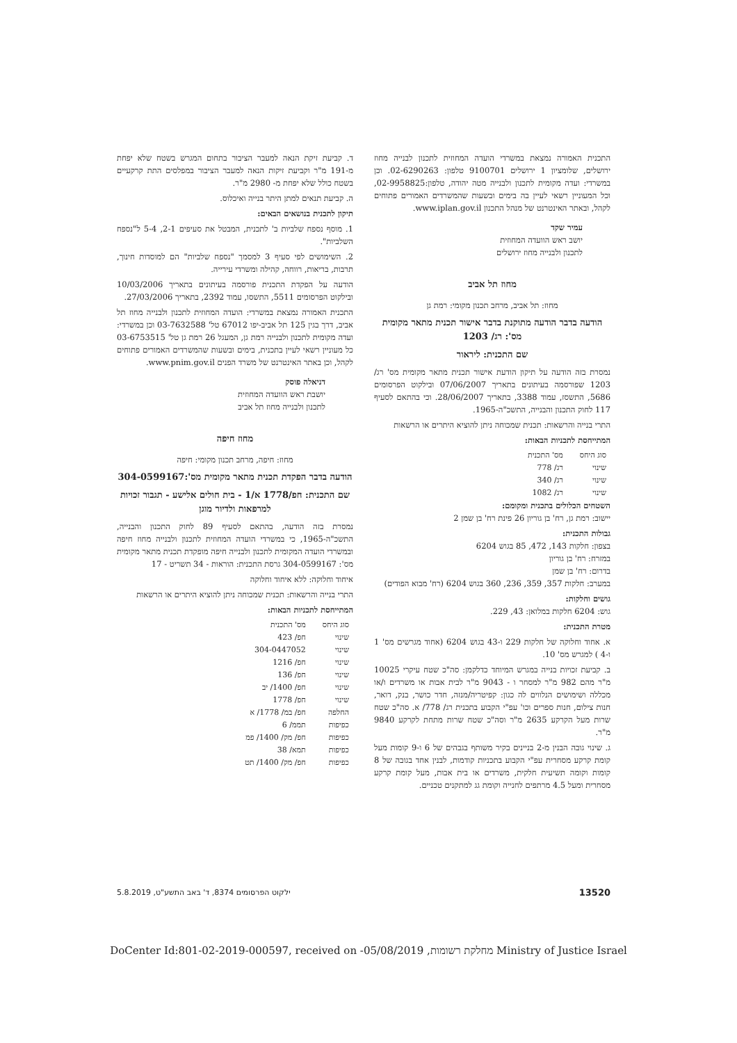התכנית האמורה נמצאת במשרדי הועדה המחוזית לתכנון לבנייה מחוז ירושלים, שלומציון 1 ירושלים 9100701 טלפון: 02-6290263. וכן במשרדי: ועדה מקומית לתכנון ולבנייה מטה יהודה, טלפון:02-9958825, וכל המעוניין רשאי לעיין בה בימים ובשעות שהמשרדים האמורים פתוחים לקהל, ובאתר האינטרנט של מנהל התכנון www.iplan.gov.il.
עמיר שקד
יושב ראש הוועדה המחוזית
לתכנון ולבנייה מחוז ירושלים
מחוז תל אביב
מחוז: תל אביב, מרחב תכנון מקומי: רמת גן
הודעה בדבר הודעה מתוקנת בדבר אישור תכנית מתאר מקומית מס': רג/ 1203
שם התכנית: ליראור
נמסרת בזה הודעה על תיקון הודעת אישור תכנית מתאר מקומית מס' רג/ 1203 שפורסמה בעיתונים בתאריך 07/06/2007 ובילקוט הפרסומים 5686, התשסז, עמוד 3388, בתאריך 28/06/2007. וכי בהתאם לסעיף 117 לחוק התכנון והבנייה, התשכ"ה-1965.
התרי בנייה והרשאות: תכנית שמכוחה ניתן להוציא היתרים או הרשאות
המתייחסת לתכניות הבאות:
| סוג היחס | מס' התכנית |
| שינוי | רג/ 778 |
| שינוי | רג/ 340 |
| שינוי | רג/ 1082 |
השטחים הכלולים בתכנית ומקומם:
יישוב: רמת גן, רח' בן גוריון 26 פינת רח' בן שמן 2
גבולות התכנית:
בצפון: חלקות 143, 472, 85 בגוש 6204
במזרח: רח' בן גוריון
בדרום: רח' בן שמן
במערב: חלקות 357, 359, 236, 360 בגוש 6204 (רח' מבוא הפודים)
גושים וחלקות:
גוש: 6204 חלקות במלואן: 43, 229.
מטרת התכנית:
א. אחוד וחלוקה של חלקות 229 ו-43 בגוש 6204 (אחוד מגרשים מס' 1 ו-4 ) למגרש מס' 10.
ב. קביעת זכויות בנייה במגרש המיוחד כדלקמן: סה"כ שטח עיקרי 10025 מ"ר מהם 982 מ"ר למסחר ו - 9043 מ"ר לבית אבות או משרדים ו/או מכללה ושימושים הנלווים לה כגון: קפיטריה/מנזה, חדר כושר, בנק, דואר, חנות צילום, חנות ספרים וכו' עפ"י הקבוע בתכנית רג/ 778/ א. סה"כ שטח שרות מעל הקרקע 2635 מ"ר וסה"כ שטח שרות מתחת לקרקע 9840 מ"ר.
ג. שינוי גובה הבנין מ-2 בניינים בקיר משותף בגבהים של 6 ו-9 קומות מעל קומת קרקע מסחרית עפ"י הקבוע בתכניות קודמות, לבנין אחד בגובה של 8 קומות וקומה תשיעית חלקית, משרדים או בית אבות, מעל קומת קרקע מסחרית ומעל 4.5 מרתפים לחנייה וקומת גג למתקנים טכניים.
ד. קביעת זיקת הנאה למעבר הציבור בתחום המגרש בשטח שלא יפחת מ-191 מ"ר וקביעת זיקות הנאה למעבר הציבור במפלסים התת קרקעיים בשטח כולל שלא יפחת מ- 2980 מ"ר.
ה. קביעת תנאים למתן היתר בנייה ואיכלוס.
תיקון לתכנית בנושאים הבאים:
1. מוסף נספח שלביות ב' לתכנית, המבטל את סעיפים 2-1, 5-4 ל"נספח השלביות".
2. השימושים לפי סעיף 3 למסמך "נספח שלביות" הם למוסדות חינוך, תרבות, בריאות, רווחה, קהילה ומשרדי עירייה.
הודעה על הפקדת התכנית פורסמה בעיתונים בתאריך 10/03/2006 ובילקוט הפרסומים 5511, התשסו, עמוד 2392, בתאריך 27/03/2006.
התכנית האמורה נמצאת במשרדי: הועדה המחוזית לתכנון ולבנייה מחוז תל אביב, דרך בגין 125 תל אביב-יפו 67012 טל' 03-7632588 וכן במשרדי: ועדה מקומית לתכנון ולבנייה רמת גן, המעגל 26 רמת גן טל' 03-6753515 כל מעוניין רשאי לעיין בתכנית, בימים ובשעות שהמשרדים האמורים פתוחים לקהל, וכן באתר האינטרנט של משרד הפנים www.pnim.gov.il.
דניאלה פוסק
יושבת ראש הוועדה המחוזית
לתכנון ולבנייה מחוז תל אביב
מחוז חיפה
מחוז: חיפה, מרחב תכנון מקומי: חיפה
הודעה בדבר הפקדת תכנית מתאר מקומית מס':304-0599167
שם התכנית: חפ/1778 א/1 - בית חולים אלישע - תגבור זכויות למרפאות ולדיור מוגן
נמסרת בזה הודעה, בהתאם לסעיף 89 לחוק התכנון והבנייה, התשכ"ה-1965, כי במשרדי הועדה המחוזית לתכנון ולבנייה מחוז חיפה ובמשרדי הועדה המקומית לתכנון ולבנייה חיפה מופקדת תכנית מתאר מקומית מס': 304-0599167 גרסת התכנית: הוראות - 34 תשריט - 17
איחוד וחלוקה: ללא איחוד וחלוקה
התרי בנייה והרשאות: תכנית שמכוחה ניתן להוציא היתרים או הרשאות
המתייחסת לתכניות הבאות:
| סוג היחס | מס' התכנית |
| שינוי | חפ/ 423 |
| שינוי | 304-0447052 |
| שינוי | חפ/ 1216 |
| שינוי | חפ/ 136 |
| שינוי | חפ/ 1400/ יב |
| שינוי | חפ/ 1778 |
| החלפה | חפ/ במ/ 1778/ א |
| כפיפות | תממ/ 6 |
| כפיפות | חפ/ מק/ 1400/ פמ |
| כפיפות | תמא/ 38 |
| כפיפות | חפ/ מק/ 1400/ תט |
13520 ילקוט הפרסומים 8374, ד' באב התשע"ט, 5.8.2019
DoCenter Id:801-02-2019-000597, received on -05/08/2019 ,מחלקת רשומות Ministry of Justice Israel